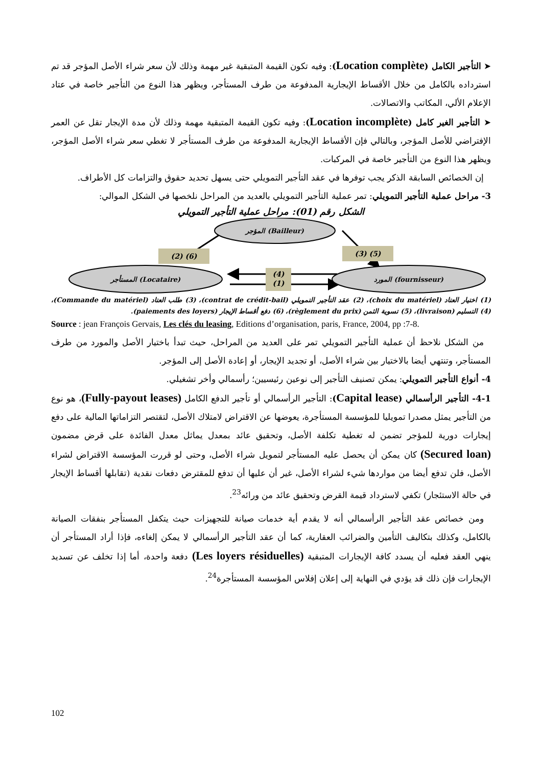➤ التأجير الكامل (Location complète): وفيه تكون القيمة المتبقية غير مهمة وذلك لأن سعر شراء الأصل المؤجر قد تم استرداده بالكامل من خلال الأقساط الإيجارية المدفوعة من طرف المستأجر، ويظهر هذا النوع من التأجير خاصة في عتاد الإعلام الألي، المكاتب والاتصالات.
➤ التأجير الغير كامل (Location incomplète): وفيه تكون القيمة المتبقية مهمة وذلك لأن مدة الإيجار تقل عن العمر الإفتراضي للأصل المؤجر، وبالتالي فإن الأقساط الإيجارية المدفوعة من طرف المستأجر لا تغطي سعر شراء الأصل المؤجر، ويظهر هذا النوع من التأجير خاصة في المركبات.
إن الخصائص السابقة الذكر يجب توفرها في عقد التأجير التمويلي حتى يسهل تحديد حقوق والتزامات كل الأطراف.
3- مراحل عملية التأجير التمويلي: تمر عملية التأجير التمويلي بالعديد من المراحل نلخصها في الشكل الموالي:
الشكل رقم (01): مراحل عملية التأجير التمويلي
المؤجر (Bailleur)
المستأجر (Locataire)
المورد (fournisseur)
(2) (6)
(3) (5)
(4)
(1)
(1) اختيار العتاد (choix du matériel)، (2) عقد التأجير التمويلي (contrat de crédit-bail)، (3) طلب العتاد (Commande du matériel)، (4) التسليم (livraison)، (5) تسوية الثمن (règlement du prix)، (6) دفع أقساط الإيجار (paiements des loyers).
Source : jean François Gervais, Les clés du leasing, Editions d’organisation, paris, France, 2004, pp :7-8.
من الشكل نلاحظ أن عملية التأجير التمويلي تمر على العديد من المراحل، حيث تبدأ باختيار الأصل والمورد من طرف المستأجر، وتنتهي أيضا بالاختيار بين شراء الأصل، أو تجديد الإيجار، أو إعادة الأصل إلى المؤجر.
4- أنواع التأجير التمويلي: يمكن تصنيف التأجير إلى نوعين رئيسيين؛ رأسمالي وأخر تشغيلي.
4-1- التأجير الرأسمالي (Capital lease): التأجير الرأسمالي أو تأجير الدفع الكامل (Fully-payout leases)، هو نوع من التأجير يمثل مصدرا تمويليا للمؤسسة المستأجرة، يعوضها عن الاقتراض لامتلاك الأصل، لتقتصر التزاماتها المالية على دفع إيجارات دورية للمؤجر تضمن له تغطية تكلفة الأصل، وتحقيق عائد بمعدل يماثل معدل الفائدة على قرض مضمون (Secured loan) كان يمكن أن يحصل عليه المستأجر لتمويل شراء الأصل، وحتى لو قررت المؤسسة الاقتراض لشراء الأصل، فلن تدفع أيضا من مواردها شيء لشراء الأصل، غير أن عليها أن تدفع للمقترض دفعات نقدية (تقابلها أقساط الإيجار في حالة الاستئجار) تكفي لاسترداد قيمة القرض وتحقيق عائد من ورائه<sup>23</sup>.
ومن خصائص عقد التأجير الرأسمالي أنه لا يقدم أية خدمات صيانة للتجهيزات حيث يتكفل المستأجر بنفقات الصيانة بالكامل، وكذلك بتكاليف التأمين والضرائب العقارية، كما أن عقد التأجير الرأسمالي لا يمكن إلغاءه، فإذا أراد المستأجر أن ينهي العقد فعليه أن يسدد كافة الإيجارات المتبقية (Les loyers résiduelles) دفعة واحدة، أما إذا تخلف عن تسديد الإيجارات فإن ذلك قد يؤدي في النهاية إلى إعلان إفلاس المؤسسة المستأجرة<sup>24</sup>.
102